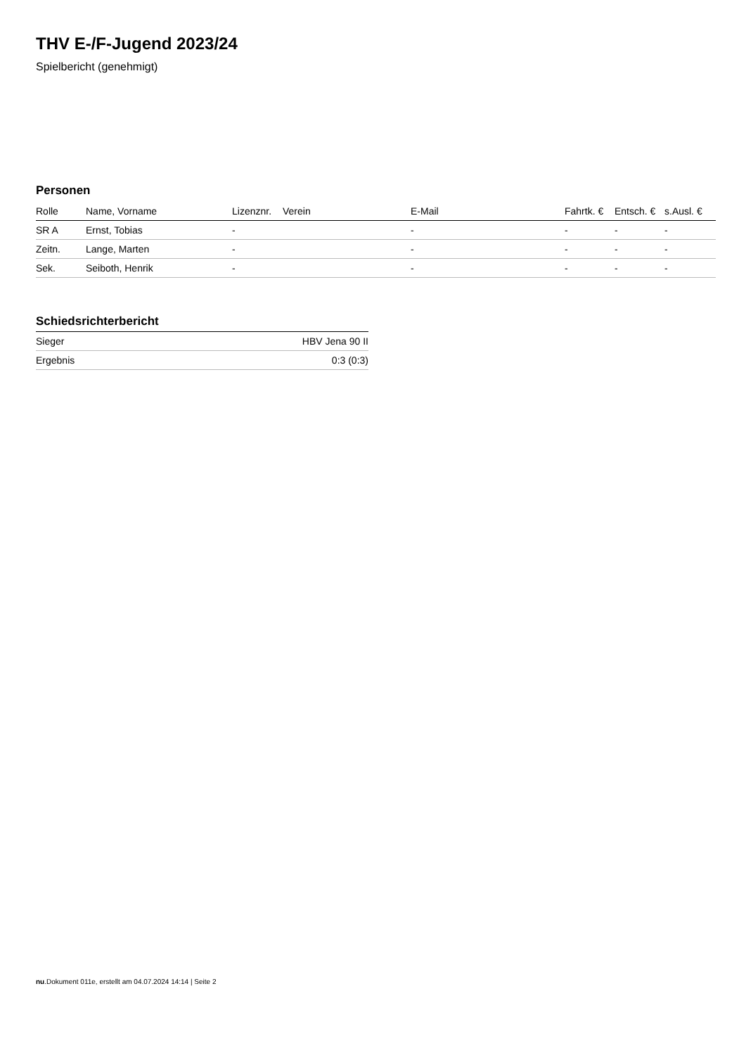THV E-/F-Jugend 2023/24
Spielbericht (genehmigt)
Personen
| Rolle | Name, Vorname | Lizenznr. | Verein | E-Mail | Fahrtk. € | Entsch. € | s.Ausl. € |
| --- | --- | --- | --- | --- | --- | --- | --- |
| SR A | Ernst, Tobias | - | | - | - | - | - |
| Zeitn. | Lange, Marten | - | | - | - | - | - |
| Sek. | Seiboth, Henrik | - | | - | - | - | - |
Schiedsrichterbericht
| Sieger | HBV Jena 90 II |
| Ergebnis | 0:3 (0:3) |
nu.Dokument 011e, erstellt am 04.07.2024 14:14 | Seite 2